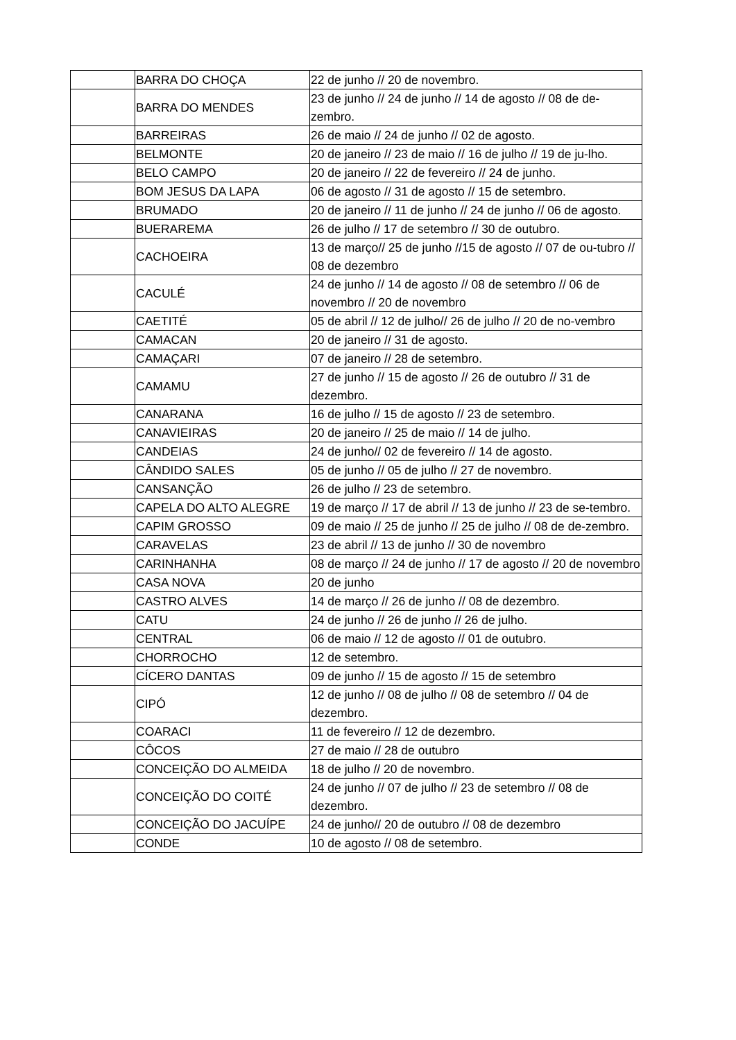| | BARRA DO CHOÇA | 22 de junho // 20 de novembro. |
| | BARRA DO MENDES | 23 de junho // 24 de junho // 14 de agosto // 08 de de-zembro. |
| | BARREIRAS | 26 de maio // 24 de junho // 02 de agosto. |
| | BELMONTE | 20 de janeiro // 23 de maio // 16 de julho // 19 de ju-lho. |
| | BELO CAMPO | 20 de janeiro // 22 de fevereiro // 24 de junho. |
| | BOM JESUS DA LAPA | 06 de agosto // 31 de agosto // 15 de setembro. |
| | BRUMADO | 20 de janeiro // 11 de junho // 24 de junho // 06 de agosto. |
| | BUERAREMA | 26 de julho // 17 de setembro // 30 de outubro. |
| | CACHOEIRA | 13 de março// 25 de junho //15 de agosto // 07 de ou-tubro // 08 de dezembro |
| | CACULÉ | 24 de junho // 14 de agosto // 08 de setembro // 06 de novembro // 20 de novembro |
| | CAETITÉ | 05 de abril // 12 de julho// 26 de julho // 20 de no-vembro |
| | CAMACAN | 20 de janeiro // 31 de agosto. |
| | CAMAÇARI | 07 de janeiro // 28 de setembro. |
| | CAMAMU | 27 de junho // 15 de agosto // 26 de outubro // 31 de dezembro. |
| | CANARANA | 16 de julho // 15 de agosto // 23 de setembro. |
| | CANAVIEIRAS | 20 de janeiro // 25 de maio // 14 de julho. |
| | CANDEIAS | 24 de junho// 02 de fevereiro // 14 de agosto. |
| | CÂNDIDO SALES | 05 de junho // 05 de julho // 27 de novembro. |
| | CANSANÇÃO | 26 de julho // 23 de setembro. |
| | CAPELA DO ALTO ALEGRE | 19 de março // 17 de abril // 13 de junho // 23 de se-tembro. |
| | CAPIM GROSSO | 09 de maio // 25 de junho // 25 de julho // 08 de de-zembro. |
| | CARAVELAS | 23 de abril // 13 de junho // 30 de novembro |
| | CARINHANHA | 08 de março // 24 de junho // 17 de agosto // 20 de novembro |
| | CASA NOVA | 20 de junho |
| | CASTRO ALVES | 14 de março // 26 de junho // 08 de dezembro. |
| | CATU | 24 de junho // 26 de junho // 26 de julho. |
| | CENTRAL | 06 de maio // 12 de agosto // 01 de outubro. |
| | CHORROCHO | 12 de setembro. |
| | CÍCERO DANTAS | 09 de junho // 15 de agosto // 15 de setembro |
| | CIPÓ | 12 de junho // 08 de julho // 08 de setembro // 04 de dezembro. |
| | COARACI | 11 de fevereiro // 12 de dezembro. |
| | CÔCOS | 27 de maio // 28 de outubro |
| | CONCEIÇÃO DO ALMEIDA | 18 de julho // 20 de novembro. |
| | CONCEIÇÃO DO COITÉ | 24 de junho // 07 de julho // 23 de setembro // 08 de dezembro. |
| | CONCEIÇÃO DO JACUÍPE | 24 de junho// 20 de outubro // 08 de dezembro |
| | CONDE | 10 de agosto // 08 de setembro. |